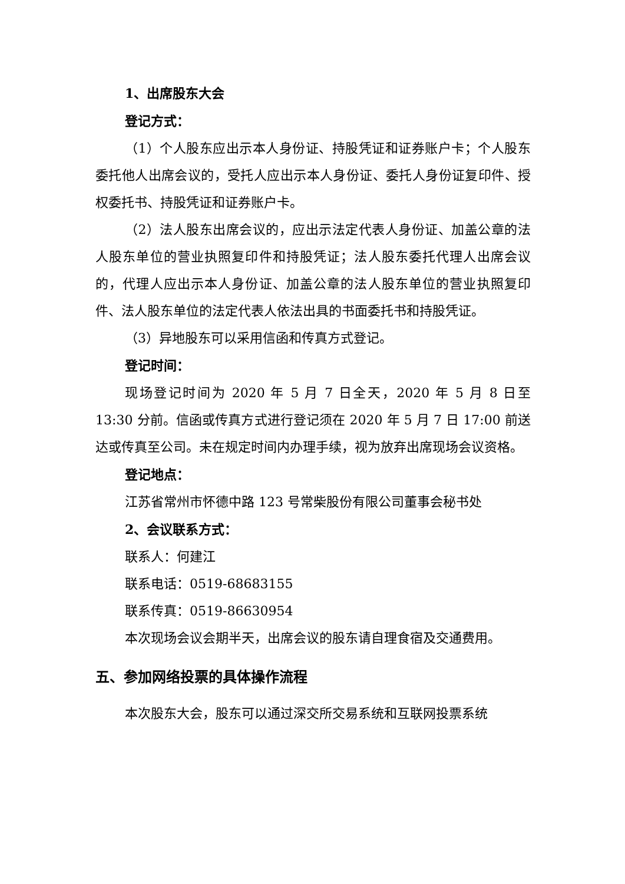1、出席股东大会
登记方式：
（1）个人股东应出示本人身份证、持股凭证和证券账户卡；个人股东委托他人出席会议的，受托人应出示本人身份证、委托人身份证复印件、授权委托书、持股凭证和证券账户卡。
（2）法人股东出席会议的，应出示法定代表人身份证、加盖公章的法人股东单位的营业执照复印件和持股凭证；法人股东委托代理人出席会议的，代理人应出示本人身份证、加盖公章的法人股东单位的营业执照复印件、法人股东单位的法定代表人依法出具的书面委托书和持股凭证。
（3）异地股东可以采用信函和传真方式登记。
登记时间：
现场登记时间为 2020 年 5 月 7 日全天，2020 年 5 月 8 日至 13:30 分前。信函或传真方式进行登记须在 2020 年 5 月 7 日 17:00 前送达或传真至公司。未在规定时间内办理手续，视为放弃出席现场会议资格。
登记地点：
江苏省常州市怀德中路 123 号常柴股份有限公司董事会秘书处
2、会议联系方式：
联系人：何建江
联系电话：0519-68683155
联系传真：0519-86630954
本次现场会议会期半天，出席会议的股东请自理食宿及交通费用。
五、参加网络投票的具体操作流程
本次股东大会，股东可以通过深交所交易系统和互联网投票系统